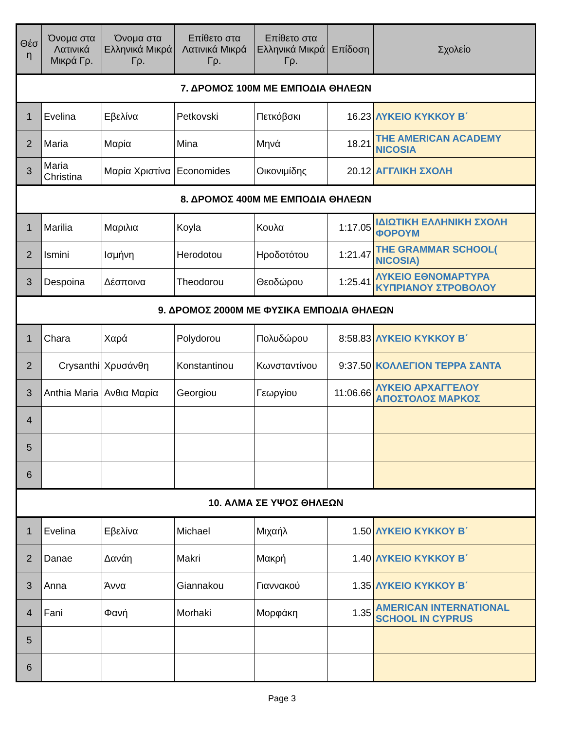| Θέσ η | Όνομα στα Λατινικά Μικρά Γρ. | Όνομα στα Ελληνικά Μικρά Γρ. | Επίθετο στα Λατινικά Μικρά Γρ. | Επίθετο στα Ελληνικά Μικρά Γρ. | Επίδοση | Σχολείο |
| --- | --- | --- | --- | --- | --- | --- |
| 7. ΔΡΟΜΟΣ 100Μ ΜΕ ΕΜΠΟΔΙΑ ΘΗΛΕΩΝ | | | | | | |
| 1 | Evelina | Εβελίνα | Petkovski | Πετκόβσκι | 16.23 | ΛΥΚΕΙΟ ΚΥΚΚΟΥ Β΄ |
| 2 | Maria | Μαρία | Mina | Μηνά | 18.21 | THE AMERICAN ACADEMY NICOSIA |
| 3 | Maria Christina | Μαρία Χριστίνα | Economides | Οικονιμίδης | 20.12 | ΑΓΓΛΙΚΗ ΣΧΟΛΗ |
| 8. ΔΡΟΜΟΣ 400Μ ΜΕ ΕΜΠΟΔΙΑ ΘΗΛΕΩΝ | | | | | | |
| 1 | Marilia | Μαριλια | Koyla | Κουλα | 1:17.05 | ΙΔΙΩΤΙΚΗ ΕΛΛΗΝΙΚΗ ΣΧΟΛΗ ΦΟΡΟΥΜ |
| 2 | Ismini | Ισμήνη | Herodotou | Ηροδοτότου | 1:21.47 | THE GRAMMAR SCHOOL( NICOSIA) |
| 3 | Despoina | Δέσποινα | Theodorou | Θεοδώρου | 1:25.41 | ΛΥΚΕΙΟ ΕΘΝΟΜΑΡΤΥΡΑ ΚΥΠΡΙΑΝΟΥ ΣΤΡΟΒΟΛΟΥ |
| 9. ΔΡΟΜΟΣ 2000Μ ΜΕ ΦΥΣΙΚΑ ΕΜΠΟΔΙΑ ΘΗΛΕΩΝ | | | | | | |
| 1 | Chara | Χαρά | Polydorou | Πολυδώρου | 8:58.83 | ΛΥΚΕΙΟ ΚΥΚΚΟΥ Β΄ |
| 2 | Crysanthi | Χρυσάνθη | Konstantinou | Κωνσταντίνου | 9:37.50 | ΚΟΛΛΕΓΙΟΝ ΤΕΡΡΑ ΣΑΝΤΑ |
| 3 | Anthia Maria | Ανθια Μαρία | Georgiou | Γεωργίου | 11:06.66 | ΛΥΚΕΙΟ ΑΡΧΑΓΓΕΛΟΥ ΑΠΟΣΤΟΛΟΣ ΜΑΡΚΟΣ |
| 4 | | | | | | |
| 5 | | | | | | |
| 6 | | | | | | |
| 10. ΑΛΜΑ ΣΕ ΥΨΟΣ ΘΗΛΕΩΝ | | | | | | |
| 1 | Evelina | Εβελίνα | Michael | Μιχαήλ | 1.50 | ΛΥΚΕΙΟ ΚΥΚΚΟΥ Β΄ |
| 2 | Danae | Δανάη | Makri | Μακρή | 1.40 | ΛΥΚΕΙΟ ΚΥΚΚΟΥ Β΄ |
| 3 | Anna | Άννα | Giannakou | Γιαννακού | 1.35 | ΛΥΚΕΙΟ ΚΥΚΚΟΥ Β΄ |
| 4 | Fani | Φανή | Morhaki | Μορφάκη | 1.35 | AMERICAN INTERNATIONAL SCHOOL IN CYPRUS |
| 5 | | | | | | |
| 6 | | | | | | |
Page 3